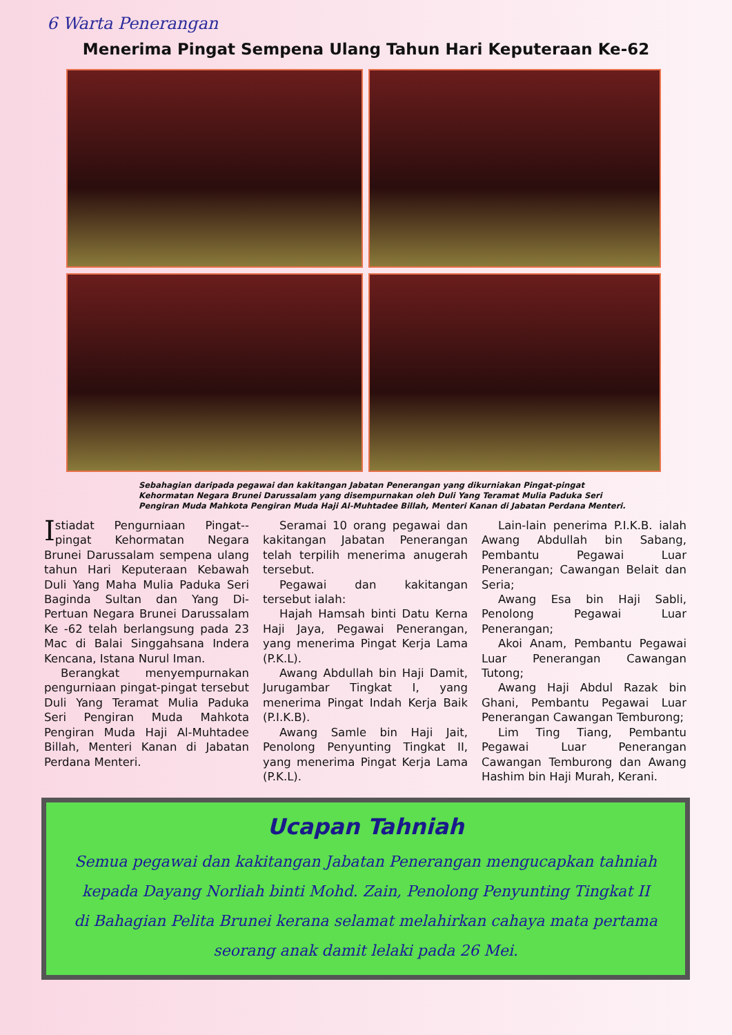6 Warta Penerangan
Menerima Pingat Sempena Ulang Tahun Hari Keputeraan Ke-62
Sebahagian daripada pegawai dan kakitangan Jabatan Penerangan yang dikurniakan Pingat-pingat Kehormatan Negara Brunei Darussalam yang disempurnakan oleh Duli Yang Teramat Mulia Paduka Seri Pengiran Muda Mahkota Pengiran Muda Haji Al-Muhtadee Billah, Menteri Kanan di Jabatan Perdana Menteri.
Istiadat Pengurniaan Pingat--pingat Kehormatan Negara Brunei Darussalam sempena ulang tahun Hari Keputeraan Kebawah Duli Yang Maha Mulia Paduka Seri Baginda Sultan dan Yang Di-Pertuan Negara Brunei Darussalam Ke -62 telah berlangsung pada 23 Mac di Balai Singgahsana Indera Kencana, Istana Nurul Iman.
Berangkat menyempurnakan pengurniaan pingat-pingat tersebut Duli Yang Teramat Mulia Paduka Seri Pengiran Muda Mahkota Pengiran Muda Haji Al-Muhtadee Billah, Menteri Kanan di Jabatan Perdana Menteri.
Seramai 10 orang pegawai dan kakitangan Jabatan Penerangan telah terpilih menerima anugerah tersebut.
Pegawai dan kakitangan tersebut ialah:
Hajah Hamsah binti Datu Kerna Haji Jaya, Pegawai Penerangan, yang menerima Pingat Kerja Lama (P.K.L).
Awang Abdullah bin Haji Damit, Jurugambar Tingkat I, yang menerima Pingat Indah Kerja Baik (P.I.K.B).
Awang Samle bin Haji Jait, Penolong Penyunting Tingkat II, yang menerima Pingat Kerja Lama (P.K.L).
Lain-lain penerima P.I.K.B. ialah Awang Abdullah bin Sabang, Pembantu Pegawai Luar Penerangan; Cawangan Belait dan Seria;
Awang Esa bin Haji Sabli, Penolong Pegawai Luar Penerangan;
Akoi Anam, Pembantu Pegawai Luar Penerangan Cawangan Tutong;
Awang Haji Abdul Razak bin Ghani, Pembantu Pegawai Luar Penerangan Cawangan Temburong;
Lim Ting Tiang, Pembantu Pegawai Luar Penerangan Cawangan Temburong dan Awang Hashim bin Haji Murah, Kerani.
Ucapan Tahniah
Semua pegawai dan kakitangan Jabatan Penerangan mengucapkan tahniah kepada Dayang Norliah binti Mohd. Zain, Penolong Penyunting Tingkat II di Bahagian Pelita Brunei kerana selamat melahirkan cahaya mata pertama seorang anak damit lelaki pada 26 Mei.